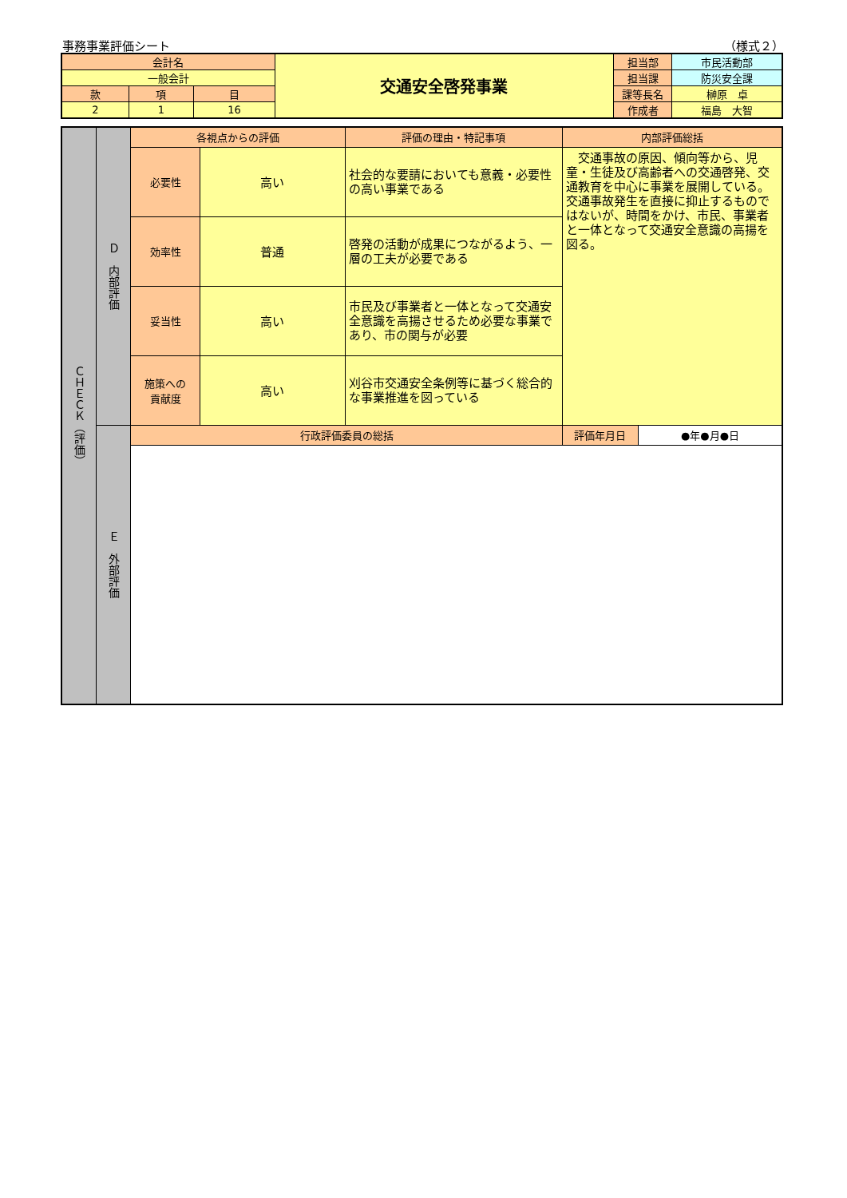事務事業評価シート （様式２）
| 会計名 | | | 交通安全啓発事業 | 担当部 | 市民活動部 |
| 一般会計 | | | | 担当課 | 防災安全課 |
| 款 | 項 | 目 | | 課等長名 | 榊原 卓 |
| 2 | 1 | 16 | | 作成者 | 福島 大智 |
| ＣＨＥＣＫ（評価） | Ｄ 内部評価 | 各視点からの評価 | | 評価の理由・特記事項 | 内部評価総括 | |
| | | 必要性 | 高い | 社会的な要請においても意義・必要性の高い事業である | 交通事故の原因、傾向等から、児童・生徒及び高齢者への交通啓発、交通教育を中心に事業を展開している。交通事故発生を直接に抑止するものではないが、時間をかけ、市民、事業者と一体となって交通安全意識の高揚を図る。 | |
| | | 効率性 | 普通 | 啓発の活動が成果につながるよう、一層の工夫が必要である | | |
| | | 妥当性 | 高い | 市民及び事業者と一体となって交通安全意識を高揚させるため必要な事業であり、市の関与が必要 | | |
| | | 施策への 貢献度 | 高い | 刈谷市交通安全条例等に基づく総合的な事業推進を図っている | | |
| | Ｅ 外部評価 | 行政評価委員の総括 | | | 評価年月日 | ●年●月●日 |